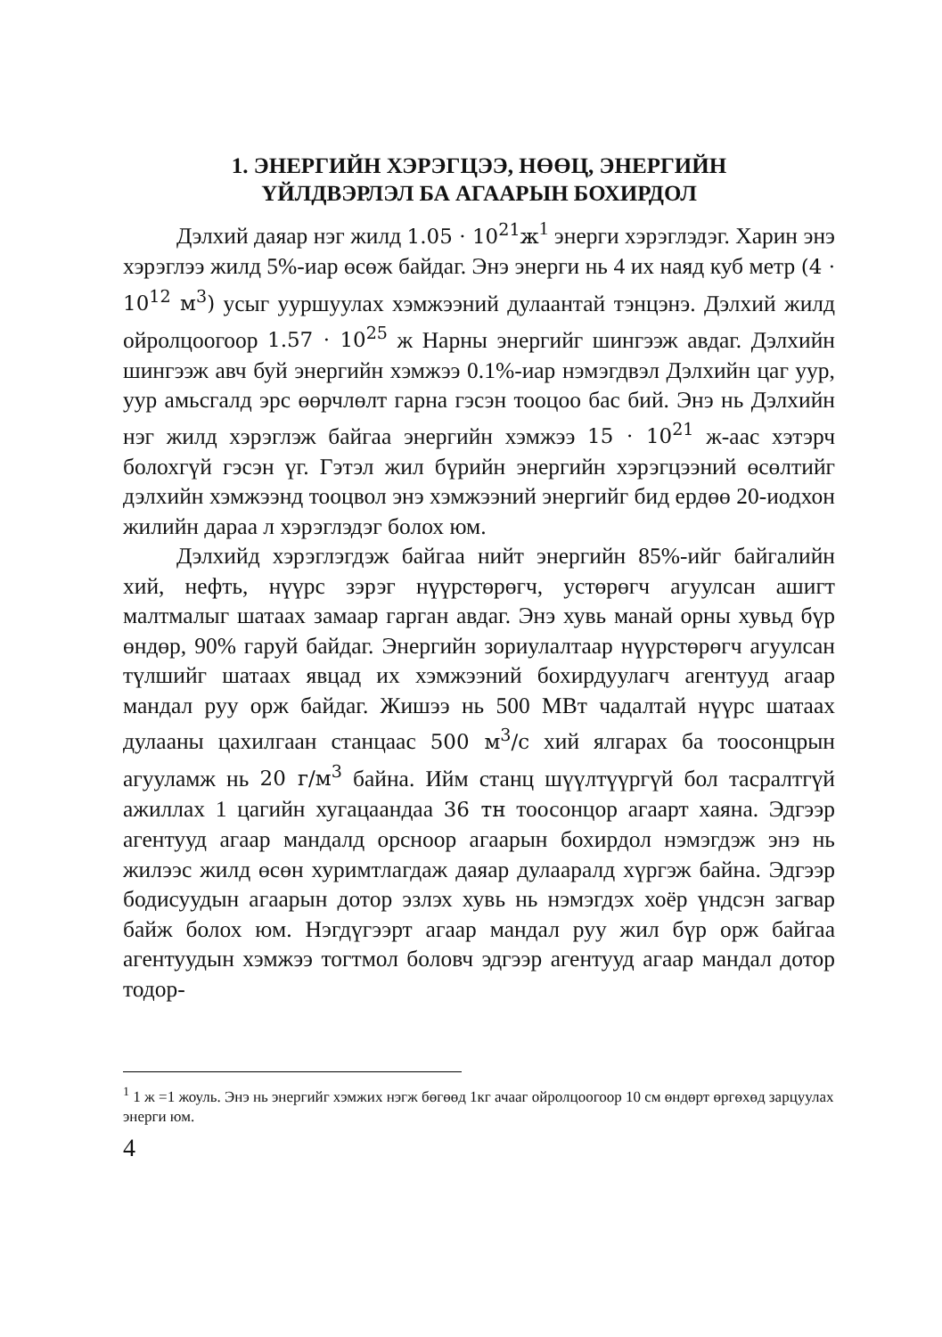1. ЭНЕРГИЙН ХЭРЭГЦЭЭ, НӨӨЦ, ЭНЕРГИЙН
ҮЙЛДВЭРЛЭЛ БА АГААРЫН БОХИРДОЛ
Дэлхий даяар нэг жилд 1.05 · 10<sup>21</sup>ж<sup>1</sup> энерги хэрэглэдэг. Харин энэ хэрэглээ жилд 5%-иар өсөж байдаг. Энэ энерги нь 4 их наяд куб метр (4 · 10<sup>12</sup> м<sup>3</sup>) усыг ууршуулах хэмжээний дулаантай тэнцэнэ. Дэлхий жилд ойролцоогоор 1.57 · 10<sup>25</sup> ж Нарны энергийг шингээж авдаг. Дэлхийн шингээж авч буй энергийн хэмжээ 0.1%-иар нэмэгдвэл Дэлхийн цаг уур, уур амьсгалд эрс өөрчлөлт гарна гэсэн тооцоо бас бий. Энэ нь Дэлхийн нэг жилд хэрэглэж байгаа энергийн хэмжээ 15 · 10<sup>21</sup> ж-аас хэтэрч болохгүй гэсэн үг. Гэтэл жил бүрийн энергийн хэрэгцээний өсөлтийг дэлхийн хэмжээнд тооцвол энэ хэмжээний энергийг бид ердөө 20-иодхон жилийн дараа л хэрэглэдэг болох юм.
Дэлхийд хэрэглэгдэж байгаа нийт энергийн 85%-ийг байгалийн хий, нефть, нүүрс зэрэг нүүрстөрөгч, устөрөгч агуулсан ашигт малтмалыг шатаах замаар гарган авдаг. Энэ хувь манай орны хувьд бүр өндөр, 90% гаруй байдаг. Энергийн зориулалтаар нүүрстөрөгч агуулсан түлшийг шатаах явцад их хэмжээний бохирдуулагч агентууд агаар мандал руу орж байдаг. Жишээ нь 500 МВт чадалтай нүүрс шатаах дулааны цахилгаан станцаас 500 м<sup>3</sup>/с хий ялгарах ба тоосонцрын агууламж нь 20 г/м<sup>3</sup> байна. Ийм станц шүүлтүүргүй бол тасралтгүй ажиллах 1 цагийн хугацаандаа 36 тн тоосонцор агаарт хаяна. Эдгээр агентууд агаар мандалд орсноор агаарын бохирдол нэмэгдэж энэ нь жилээс жилд өсөн хуримтлагдаж даяар дулааралд хүргэж байна. Эдгээр бодисуудын агаарын дотор эзлэх хувь нь нэмэгдэх хоёр үндсэн загвар байж болох юм. Нэгдүгээрт агаар мандал руу жил бүр орж байгаа агентуудын хэмжээ тогтмол боловч эдгээр агентууд агаар мандал дотор тодор-
<sup>1</sup> 1 ж =1 жоуль. Энэ нь энергийг хэмжих нэгж бөгөөд 1кг ачааг ойролцоогоор 10 см өндөрт өргөхөд зарцуулах энерги юм.
4